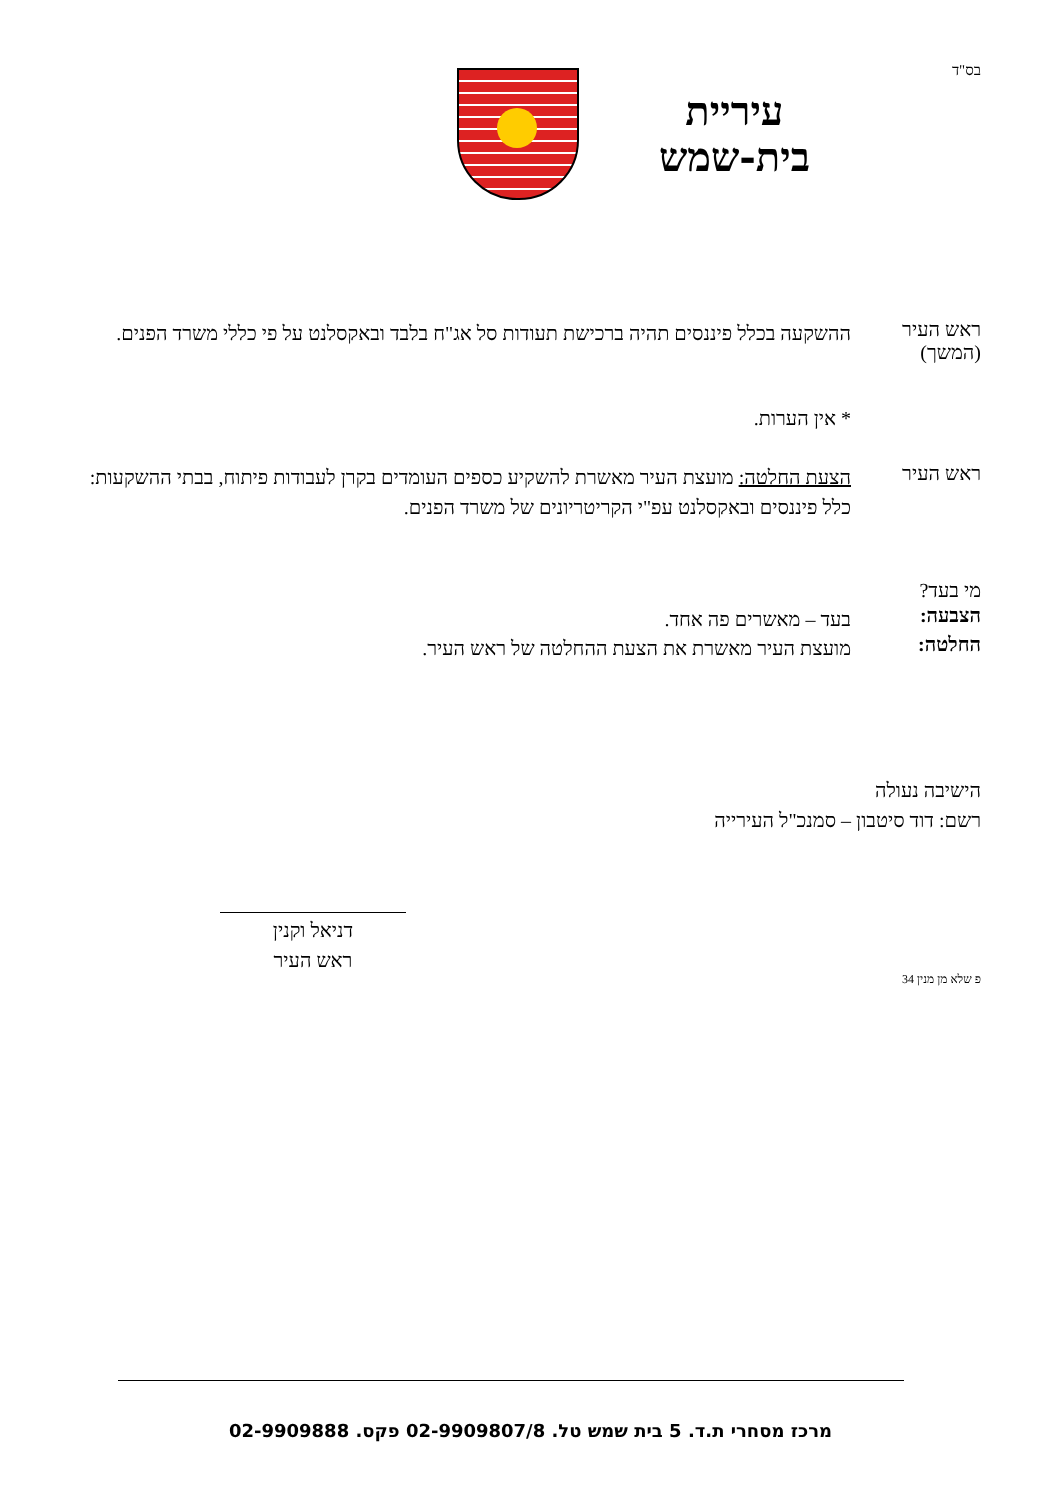בס"ד
עיריית
בית-שמש
ראש העיר
(המשך)
ההשקעה בכלל פיננסים תהיה ברכישת תעודות סל אג"ח בלבד ובאקסלנט על פי כללי משרד הפנים.
* אין הערות.
ראש העיר
הצעת החלטה: מועצת העיר מאשרת להשקיע כספים העומדים בקרן לעבודות פיתוח, בבתי ההשקעות: כלל פיננסים ובאקסלנט עפ"י הקריטריונים של משרד הפנים.
מי בעד?
הצבעה:
בעד – מאשרים פה אחד.
החלטה:
מועצת העיר מאשרת את הצעת ההחלטה של ראש העיר.
הישיבה נעולה
רשם: דוד סיטבון – סמנכ"ל העירייה
דניאל וקנין
ראש העיר
פ שלא מן מנין 34
מרכז מסחרי ת.ד. 5 בית שמש טל. 02-9909807/8 פקס. 02-9909888